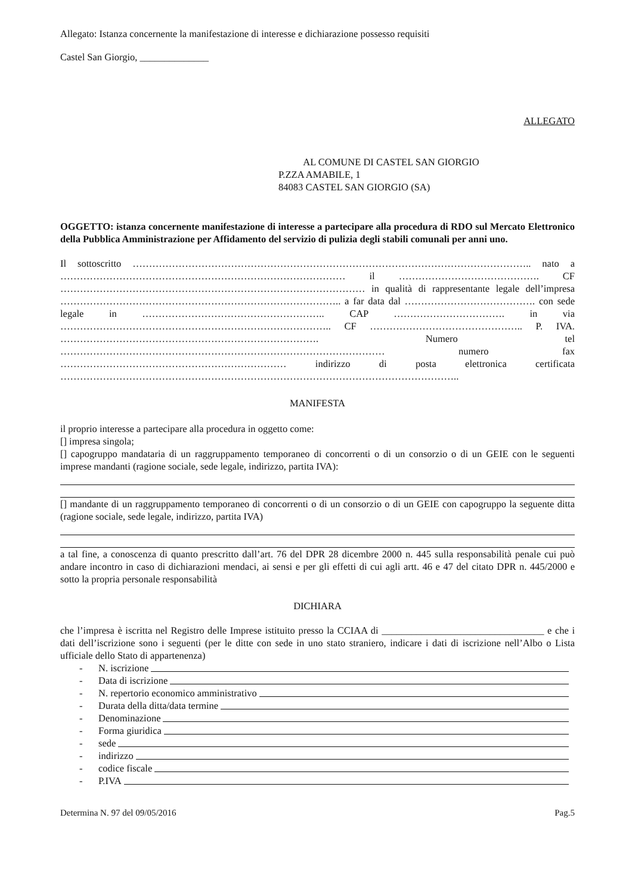Allegato: Istanza concernente la manifestazione di interesse e dichiarazione possesso requisiti
Castel San Giorgio, ______________
ALLEGATO
AL COMUNE DI CASTEL SAN GIORGIO
P.ZZA AMABILE, 1
84083 CASTEL SAN GIORGIO (SA)
OGGETTO: istanza concernente manifestazione di interesse a partecipare alla procedura di RDO sul Mercato Elettronico della Pubblica Amministrazione per Affidamento del servizio di pulizia degli stabili comunali per anni uno.
Il sottoscritto ………………………………………………………………………………………………………….. nato a …………………………………………………………………………… il ……………………………………. CF ………………………………………………………………………………… in qualità di rappresentante legale dell’impresa ………………………………………………………………………….. a far data dal …………………………………. con sede legale in ……………………………………………….. CAP ……………………………. in via ……………………………………………………………………….. CF ……………………………………….. P. IVA. ……………………………………………………………………. Numero tel ……………………………………………………………………………………… numero fax …………………………………………………………… indirizzo di posta elettronica certificata …………………………………………………………………………………………………………..
MANIFESTA
il proprio interesse a partecipare alla procedura in oggetto come:
[] impresa singola;
[] capogruppo mandataria di un raggruppamento temporaneo di concorrenti o di un consorzio o di un GEIE con le seguenti imprese mandanti (ragione sociale, sede legale, indirizzo, partita IVA):
[] mandante di un raggruppamento temporaneo di concorrenti o di un consorzio o di un GEIE con capogruppo la seguente ditta (ragione sociale, sede legale, indirizzo, partita IVA)
a tal fine, a conoscenza di quanto prescritto dall’art. 76 del DPR 28 dicembre 2000 n. 445 sulla responsabilità penale cui può andare incontro in caso di dichiarazioni mendaci, ai sensi e per gli effetti di cui agli artt. 46 e 47 del citato DPR n. 445/2000 e sotto la propria personale responsabilità
DICHIARA
che l’impresa è iscritta nel Registro delle Imprese istituito presso la CCIAA di _________________________________ e che i dati dell’iscrizione sono i seguenti (per le ditte con sede in uno stato straniero, indicare i dati di iscrizione nell’Albo o Lista ufficiale dello Stato di appartenenza)
- N. iscrizione
- Data di iscrizione
- N. repertorio economico amministrativo
- Durata della ditta/data termine
- Denominazione
- Forma giuridica
- sede
- indirizzo
- codice fiscale
- P.IVA
Determina N. 97 del 09/05/2016 Pag.5